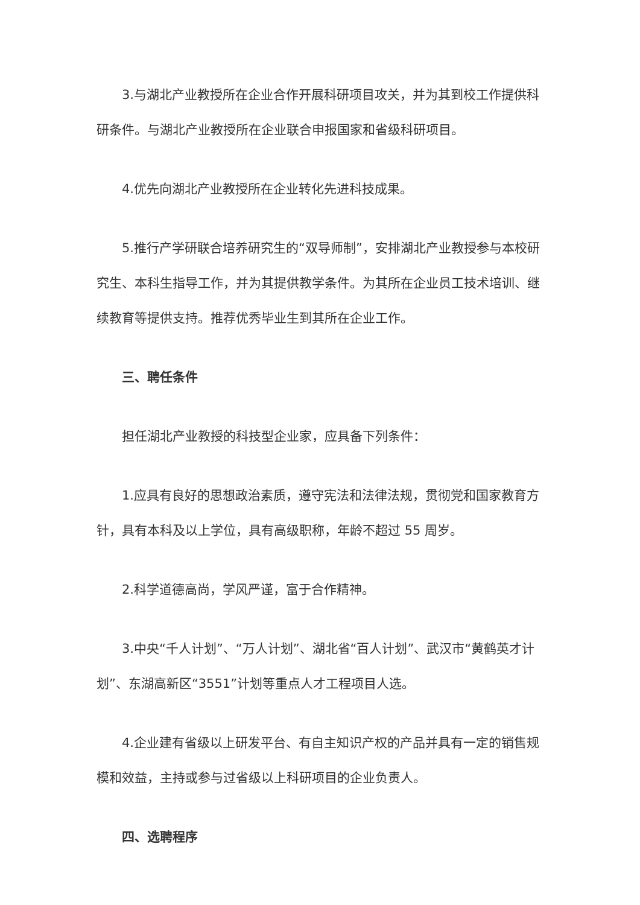3.与湖北产业教授所在企业合作开展科研项目攻关，并为其到校工作提供科研条件。与湖北产业教授所在企业联合申报国家和省级科研项目。
4.优先向湖北产业教授所在企业转化先进科技成果。
5.推行产学研联合培养研究生的“双导师制”，安排湖北产业教授参与本校研究生、本科生指导工作，并为其提供教学条件。为其所在企业员工技术培训、继续教育等提供支持。推荐优秀毕业生到其所在企业工作。
三、聘任条件
担任湖北产业教授的科技型企业家，应具备下列条件：
1.应具有良好的思想政治素质，遵守宪法和法律法规，贯彻党和国家教育方针，具有本科及以上学位，具有高级职称，年龄不超过 55 周岁。
2.科学道德高尚，学风严谨，富于合作精神。
3.中央“千人计划”、“万人计划”、湖北省“百人计划”、武汉市“黄鹤英才计划”、东湖高新区“3551”计划等重点人才工程项目人选。
4.企业建有省级以上研发平台、有自主知识产权的产品并具有一定的销售规模和效益，主持或参与过省级以上科研项目的企业负责人。
四、选聘程序